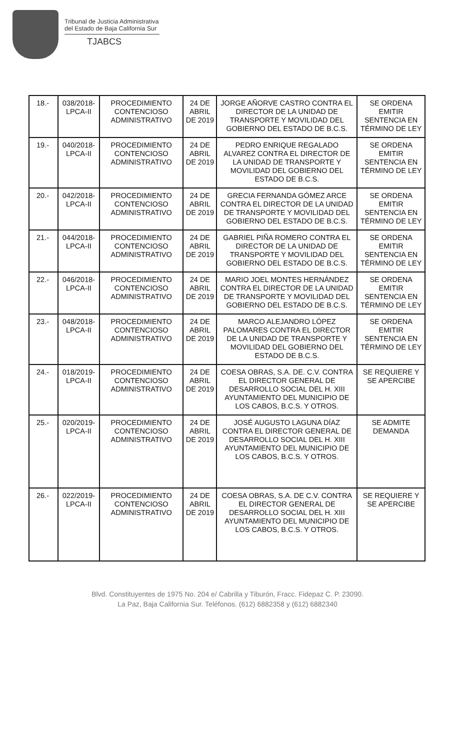Tribunal de Justicia Administrativa
del Estado de Baja California Sur
TJABCS
| 18.- | 038/2018-LPCA-II | PROCEDIMIENTO CONTENCIOSO ADMINISTRATIVO | 24 DE ABRIL DE 2019 | JORGE AÑORVE CASTRO CONTRA EL DIRECTOR DE LA UNIDAD DE TRANSPORTE Y MOVILIDAD DEL GOBIERNO DEL ESTADO DE B.C.S. | SE ORDENA EMITIR SENTENCIA EN TÉRMINO DE LEY |
| 19.- | 040/2018-LPCA-II | PROCEDIMIENTO CONTENCIOSO ADMINISTRATIVO | 24 DE ABRIL DE 2019 | PEDRO ENRIQUE REGALADO ALVAREZ CONTRA EL DIRECTOR DE LA UNIDAD DE TRANSPORTE Y MOVILIDAD DEL GOBIERNO DEL ESTADO DE B.C.S. | SE ORDENA EMITIR SENTENCIA EN TÉRMINO DE LEY |
| 20.- | 042/2018-LPCA-II | PROCEDIMIENTO CONTENCIOSO ADMINISTRATIVO | 24 DE ABRIL DE 2019 | GRECIA FERNANDA GÓMEZ ARCE CONTRA EL DIRECTOR DE LA UNIDAD DE TRANSPORTE Y MOVILIDAD DEL GOBIERNO DEL ESTADO DE B.C.S. | SE ORDENA EMITIR SENTENCIA EN TÉRMINO DE LEY |
| 21.- | 044/2018-LPCA-II | PROCEDIMIENTO CONTENCIOSO ADMINISTRATIVO | 24 DE ABRIL DE 2019 | GABRIEL PIÑA ROMERO CONTRA EL DIRECTOR DE LA UNIDAD DE TRANSPORTE Y MOVILIDAD DEL GOBIERNO DEL ESTADO DE B.C.S. | SE ORDENA EMITIR SENTENCIA EN TÉRMINO DE LEY |
| 22.- | 046/2018-LPCA-II | PROCEDIMIENTO CONTENCIOSO ADMINISTRATIVO | 24 DE ABRIL DE 2019 | MARIO JOEL MONTES HERNÁNDEZ CONTRA EL DIRECTOR DE LA UNIDAD DE TRANSPORTE Y MOVILIDAD DEL GOBIERNO DEL ESTADO DE B.C.S. | SE ORDENA EMITIR SENTENCIA EN TÉRMINO DE LEY |
| 23.- | 048/2018-LPCA-II | PROCEDIMIENTO CONTENCIOSO ADMINISTRATIVO | 24 DE ABRIL DE 2019 | MARCO ALEJANDRO LÓPEZ PALOMARES CONTRA EL DIRECTOR DE LA UNIDAD DE TRANSPORTE Y MOVILIDAD DEL GOBIERNO DEL ESTADO DE B.C.S. | SE ORDENA EMITIR SENTENCIA EN TÉRMINO DE LEY |
| 24.- | 018/2019-LPCA-II | PROCEDIMIENTO CONTENCIOSO ADMINISTRATIVO | 24 DE ABRIL DE 2019 | COESA OBRAS, S.A. DE. C.V. CONTRA EL DIRECTOR GENERAL DE DESARROLLO SOCIAL DEL H. XIII AYUNTAMIENTO DEL MUNICIPIO DE LOS CABOS, B.C.S. Y OTROS. | SE REQUIERE Y SE APERCIBE |
| 25.- | 020/2019-LPCA-II | PROCEDIMIENTO CONTENCIOSO ADMINISTRATIVO | 24 DE ABRIL DE 2019 | JOSÉ AUGUSTO LAGUNA DÍAZ CONTRA EL DIRECTOR GENERAL DE DESARROLLO SOCIAL DEL H. XIII AYUNTAMIENTO DEL MUNICIPIO DE LOS CABOS, B.C.S. Y OTROS. | SE ADMITE DEMANDA |
| 26.- | 022/2019-LPCA-II | PROCEDIMIENTO CONTENCIOSO ADMINISTRATIVO | 24 DE ABRIL DE 2019 | COESA OBRAS, S.A. DE C.V. CONTRA EL DIRECTOR GENERAL DE DESARROLLO SOCIAL DEL H. XIII AYUNTAMIENTO DEL MUNICIPIO DE LOS CABOS, B.C.S. Y OTROS. | SE REQUIERE Y SE APERCIBE |
Blvd. Constituyentes de 1975 No. 204 e/ Cabrilla y Tiburón, Fracc. Fidepaz C. P. 23090.
La Paz, Baja California Sur. Teléfonos. (612) 6882358 y (612) 6882340